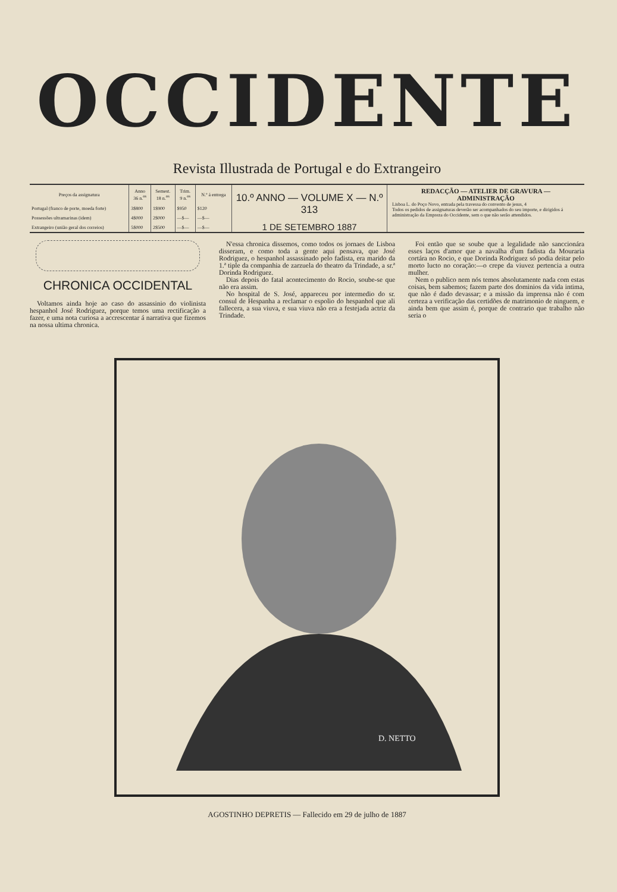OCCIDENTE
Revista Illustrada de Portugal e do Extrangeiro
| Preços da assignatura | Anno 36 n.<sup>os</sup> | Semest. 18 n.<sup>os</sup> | Trim. 9 n.<sup>os</sup> | N.º á entrega |
| --- | --- | --- | --- | --- |
| Portugal (franco de porte, moeda forte) | 3$800 | 1$900 | $950 | $120 |
| Possessões ultramarinas (idem) | 4$000 | 2$000 | —$— | —$— |
| Extrangeiro (união geral dos correios) | 5$000 | 2$500 | —$— | —$— |
10.º ANNO — VOLUME X — N.º 313
1 DE SETEMBRO 1887
REDACÇÃO — ATELIER DE GRAVURA — ADMINISTRAÇÃO
Lisboa L. do Poço Novo, entrada pela travessa do convento de jesus, 4
Todos os pedidos de assignaturas deverão ser acompanhados do seu importe, e dirigidos á administração da Empreza do Occidente, sem o que não serão attendidos.
CHRONICA OCCIDENTAL
Voltamos ainda hoje ao caso do assassinio do violinista hespanhol José Rodriguez, porque temos uma rectificação a fazer, e uma nota curiosa a accrescentar á narrativa que fizemos na nossa ultima chronica.
N'essa chronica dissemos, como todos os jornaes de Lisboa disseram, e como toda a gente aqui pensava, que José Rodriguez, o hespanhol assassinado pelo fadista, era marido da 1.ª tiple da companhia de zarzuela do theatro da Trindade, a sr.ª Dorinda Rodriguez.
Dias depois do fatal acontecimento do Rocio, soube-se que não era assim.
No hospital de S. José, appareceu por intermedio do sr. consul de Hespanha a reclamar o espolio do hespanhol que ali fallecera, a sua viuva, e sua viuva não era a festejada actriz da Trindade.
Foi então que se soube que a legalidade não sanccionára esses laços d'amor que a navalha d'um fadista da Mouraria cortára no Rocio, e que Dorinda Rodriguez só podia deitar pelo morto lucto no coração:—o crepe da viuvez pertencia a outra mulher.
Nem o publico nem nós temos absolutamente nada com estas coisas, bem sabemos; fazem parte dos dominios da vida intima, que não é dado devassar; e a missão da imprensa não é com certeza a verificação das certidões de matrimonio de ninguem, e ainda bem que assim é, porque de contrario que trabalho não seria o
D. NETTO
AGOSTINHO DEPRETIS — Fallecido em 29 de julho de 1887